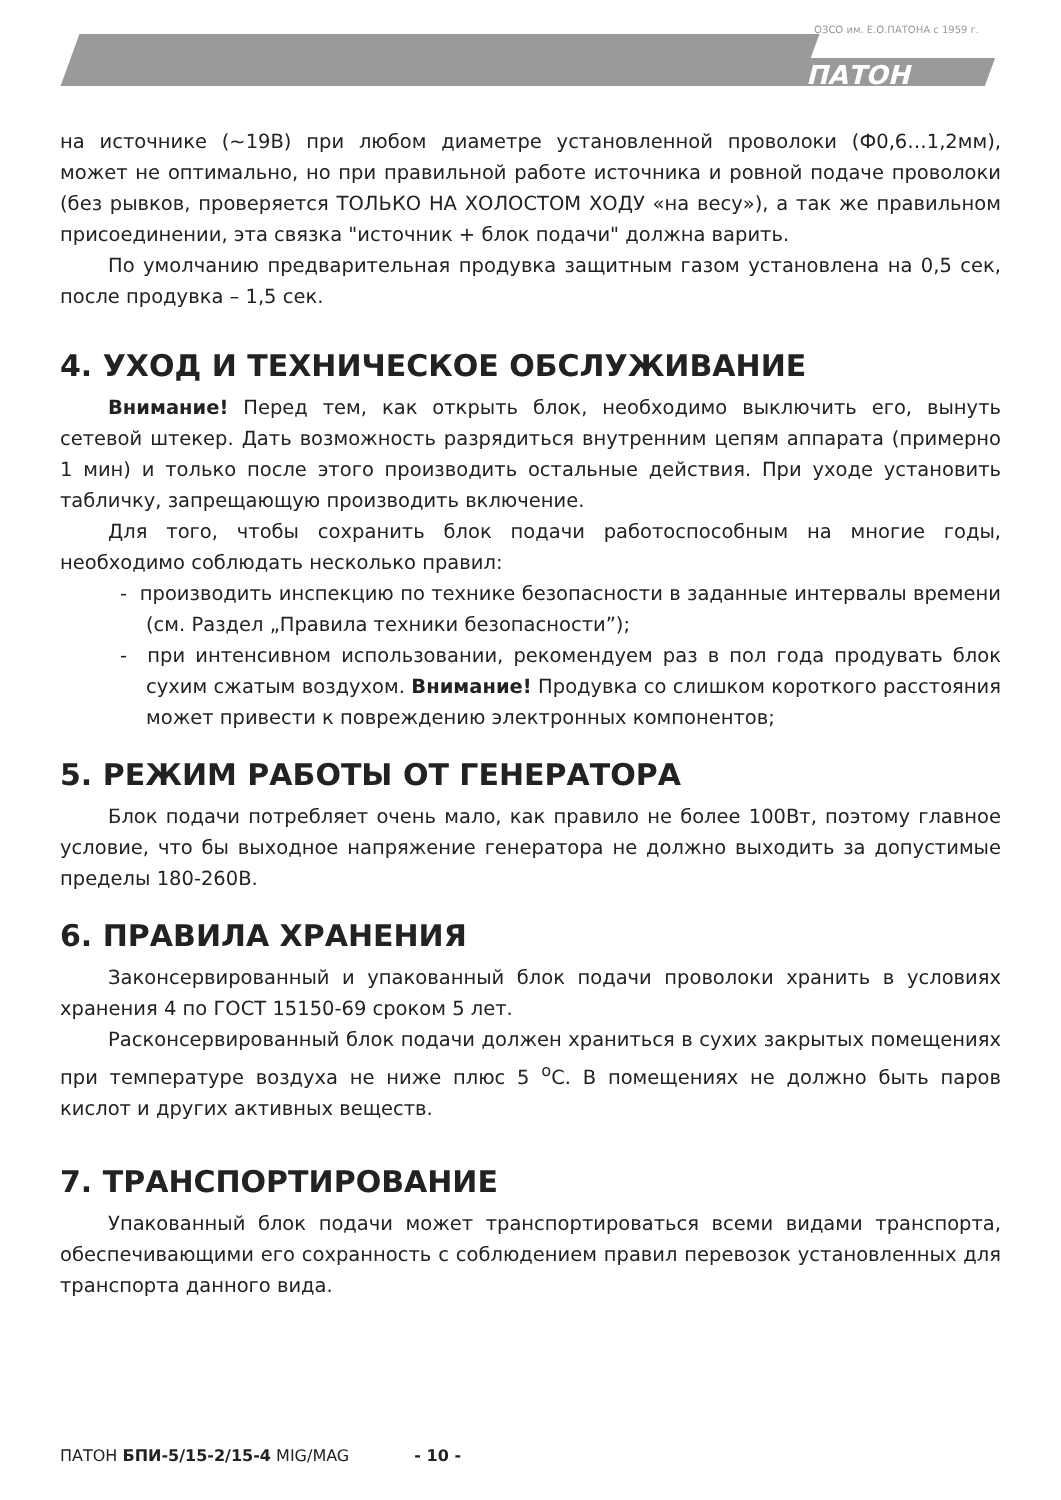ОЗСО им. Е.О.ПАТОНА с 1959 г.
ПАТОН
на источнике (~19В) при любом диаметре установленной проволоки (Ф0,6…1,2мм), может не оптимально, но при правильной работе источника и ровной подаче проволоки (без рывков, проверяется ТОЛЬКО НА ХОЛОСТОМ ХОДУ «на весу»), а так же правильном присоединении, эта связка "источник + блок подачи" должна варить.
По умолчанию предварительная продувка защитным газом установлена на 0,5 сек, после продувка – 1,5 сек.
4. УХОД И ТЕХНИЧЕСКОЕ ОБСЛУЖИВАНИЕ
Внимание! Перед тем, как открыть блок, необходимо выключить его, вынуть сетевой штекер. Дать возможность разрядиться внутренним цепям аппарата (примерно 1 мин) и только после этого производить остальные действия. При уходе установить табличку, запрещающую производить включение.
Для того, чтобы сохранить блок подачи работоспособным на многие годы, необходимо соблюдать несколько правил:
- производить инспекцию по технике безопасности в заданные интервалы времени (см. Раздел „Правила техники безопасности”);
- при интенсивном использовании, рекомендуем раз в пол года продувать блок сухим сжатым воздухом. Внимание! Продувка со слишком короткого расстояния может привести к повреждению электронных компонентов;
5. РЕЖИМ РАБОТЫ ОТ ГЕНЕРАТОРА
Блок подачи потребляет очень мало, как правило не более 100Вт, поэтому главное условие, что бы выходное напряжение генератора не должно выходить за допустимые пределы 180-260В.
6. ПРАВИЛА ХРАНЕНИЯ
Законсервированный и упакованный блок подачи проволоки хранить в условиях хранения 4 по ГОСТ 15150-69 сроком 5 лет.
Расконсервированный блок подачи должен храниться в сухих закрытых помещениях при температуре воздуха не ниже плюс 5 <sup>о</sup>С. В помещениях не должно быть паров кислот и других активных веществ.
7. ТРАНСПОРТИРОВАНИЕ
Упакованный блок подачи может транспортироваться всеми видами транспорта, обеспечивающими его сохранность с соблюдением правил перевозок установленных для транспорта данного вида.
ПАТОН БПИ-5/15-2/15-4 MIG/MAG - 10 -